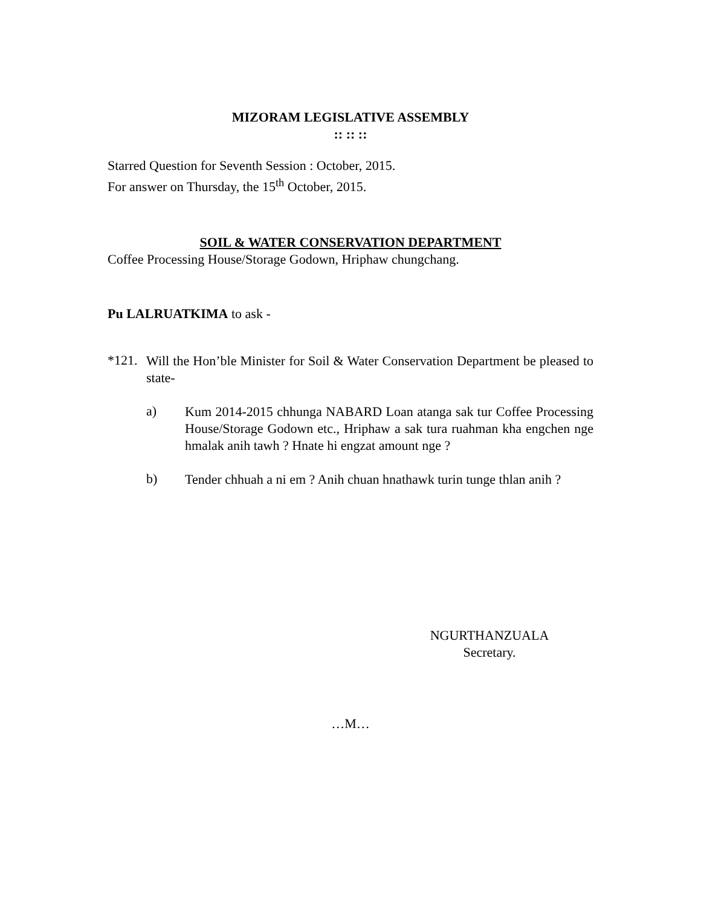MIZORAM LEGISLATIVE ASSEMBLY
:: :: ::
Starred Question for Seventh Session : October, 2015.
For answer on Thursday, the 15<sup>th</sup> October, 2015.
SOIL & WATER CONSERVATION DEPARTMENT
Coffee Processing House/Storage Godown, Hriphaw chungchang.
Pu LALRUATKIMA to ask -
*121.
Will the Hon’ble Minister for Soil & Water Conservation Department be pleased to state-
a)
Kum 2014-2015 chhunga NABARD Loan atanga sak tur Coffee Processing House/Storage Godown etc., Hriphaw a sak tura ruahman kha engchen nge hmalak anih tawh ? Hnate hi engzat amount nge ?
b)
Tender chhuah a ni em ? Anih chuan hnathawk turin tunge thlan anih ?
NGURTHANZUALA
Secretary.
…M…